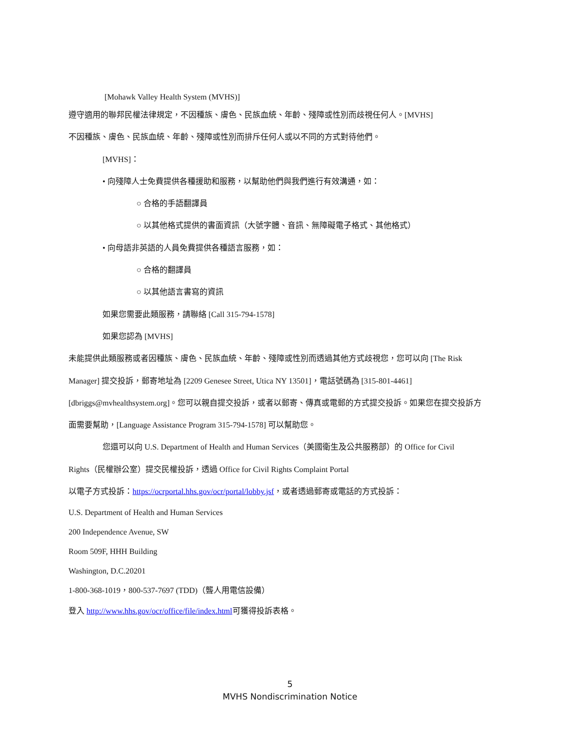[Mohawk Valley Health System (MVHS)]
遵守適用的聯邦民權法律規定，不因種族、膚色、民族血統、年齡、殘障或性別而歧視任何人。[MVHS]
不因種族、膚色、民族血統、年齡、殘障或性別而排斥任何人或以不同的方式對待他們。
[MVHS]：
• 向殘障人士免費提供各種援助和服務，以幫助他們與我們進行有效溝通，如：
○ 合格的手語翻譯員
○ 以其他格式提供的書面資訊（大號字體、音訊、無障礙電子格式、其他格式）
• 向母語非英語的人員免費提供各種語言服務，如：
○ 合格的翻譯員
○ 以其他語言書寫的資訊
如果您需要此類服務，請聯絡 [Call 315-794-1578]
如果您認為 [MVHS]
未能提供此類服務或者因種族、膚色、民族血統、年齡、殘障或性別而透過其他方式歧視您，您可以向 [The Risk
Manager] 提交投訴，郵寄地址為 [2209 Genesee Street, Utica NY 13501]，電話號碼為 [315-801-4461]
[dbriggs@mvhealthsystem.org]。您可以親自提交投訴，或者以郵寄、傳真或電郵的方式提交投訴。如果您在提交投訴方
面需要幫助，[Language Assistance Program 315-794-1578] 可以幫助您。
您還可以向 U.S. Department of Health and Human Services（美國衛生及公共服務部）的 Office for Civil
Rights（民權辦公室）提交民權投訴，透過 Office for Civil Rights Complaint Portal
以電子方式投訴：https://ocrportal.hhs.gov/ocr/portal/lobby.jsf，或者透過郵寄或電話的方式投訴：
U.S. Department of Health and Human Services
200 Independence Avenue, SW
Room 509F, HHH Building
Washington, D.C.20201
1-800-368-1019，800-537-7697 (TDD)（聾人用電信設備）
登入 http://www.hhs.gov/ocr/office/file/index.html可獲得投訴表格。
5
MVHS Nondiscrimination Notice